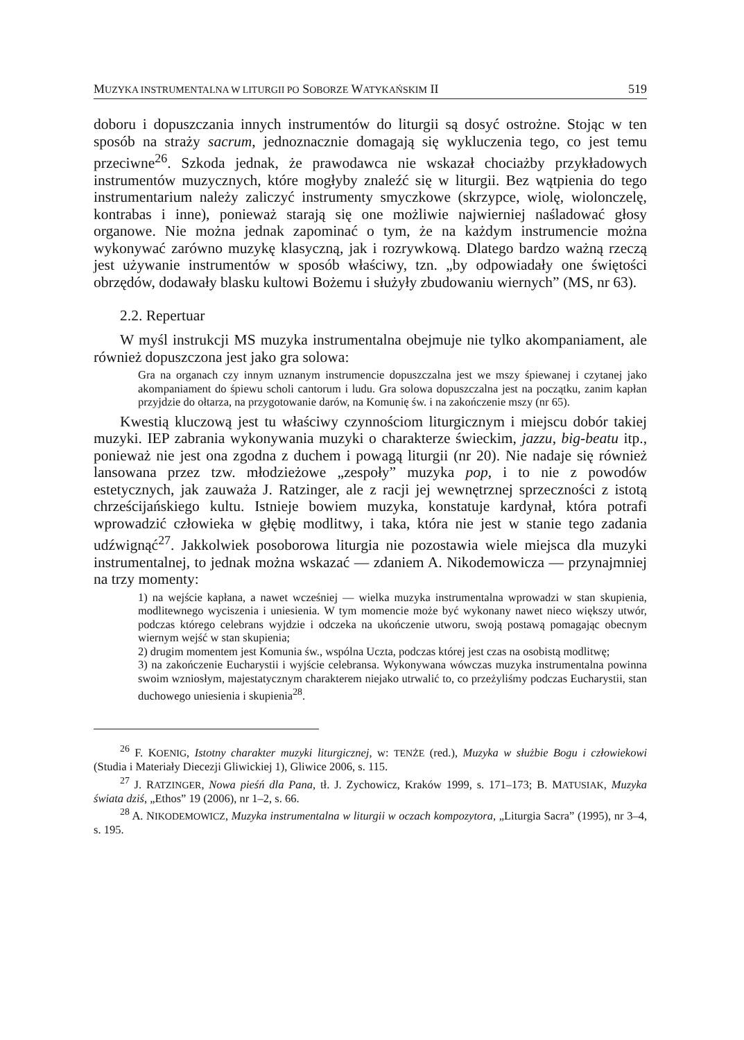MUZYKA INSTRUMENTALNA W LITURGII PO SOBORZE WATYKAŃSKIM II 519
doboru i dopuszczania innych instrumentów do liturgii są dosyć ostrożne. Stojąc w ten sposób na straży sacrum, jednoznacznie domagają się wykluczenia tego, co jest temu przeciwne<sup>26</sup>. Szkoda jednak, że prawodawca nie wskazał chociażby przykładowych instrumentów muzycznych, które mogłyby znaleźć się w liturgii. Bez wątpienia do tego instrumentarium należy zaliczyć instrumenty smyczkowe (skrzypce, wiolę, wiolonczelę, kontrabas i inne), ponieważ starają się one możliwie najwierniej naśladować głosy organowe. Nie można jednak zapominać o tym, że na każdym instrumencie można wykonywać zarówno muzykę klasyczną, jak i rozrywkową. Dlatego bardzo ważną rzeczą jest używanie instrumentów w sposób właściwy, tzn. „by odpowiadały one świętości obrzędów, dodawały blasku kultowi Bożemu i służyły zbudowaniu wiernych” (MS, nr 63).
2.2. Repertuar
W myśl instrukcji MS muzyka instrumentalna obejmuje nie tylko akompaniament, ale również dopuszczona jest jako gra solowa:
Gra na organach czy innym uznanym instrumencie dopuszczalna jest we mszy śpiewanej i czytanej jako akompaniament do śpiewu scholi cantorum i ludu. Gra solowa dopuszczalna jest na początku, zanim kapłan przyjdzie do ołtarza, na przygotowanie darów, na Komunię św. i na zakończenie mszy (nr 65).
Kwestią kluczową jest tu właściwy czynnościom liturgicznym i miejscu dobór takiej muzyki. IEP zabrania wykonywania muzyki o charakterze świeckim, jazzu, big-beatu itp., ponieważ nie jest ona zgodna z duchem i powagą liturgii (nr 20). Nie nadaje się również lansowana przez tzw. młodzieżowe „zespoły” muzyka pop, i to nie z powodów estetycznych, jak zauważa J. Ratzinger, ale z racji jej wewnętrznej sprzeczności z istotą chrześcijańskiego kultu. Istnieje bowiem muzyka, konstatuje kardynał, która potrafi wprowadzić człowieka w głębię modlitwy, i taka, która nie jest w stanie tego zadania udźwignąć<sup>27</sup>. Jakkolwiek posoborowa liturgia nie pozostawia wiele miejsca dla muzyki instrumentalnej, to jednak można wskazać — zdaniem A. Nikodemowicza — przynajmniej na trzy momenty:
1) na wejście kapłana, a nawet wcześniej — wielka muzyka instrumentalna wprowadzi w stan skupienia, modlitewnego wyciszenia i uniesienia. W tym momencie może być wykonany nawet nieco większy utwór, podczas którego celebrans wyjdzie i odczeka na ukończenie utworu, swoją postawą pomagając obecnym wiernym wejść w stan skupienia;
2) drugim momentem jest Komunia św., wspólna Uczta, podczas której jest czas na osobistą modlitwę;
3) na zakończenie Eucharystii i wyjście celebransa. Wykonywana wówczas muzyka instrumentalna powinna swoim wzniosłym, majestatycznym charakterem niejako utrwalić to, co przeżyliśmy podczas Eucharystii, stan duchowego uniesienia i skupienia<sup>28</sup>.
<sup>26</sup> F. KOENIG, Istotny charakter muzyki liturgicznej, w: TENŻE (red.), Muzyka w służbie Bogu i człowiekowi (Studia i Materiały Diecezji Gliwickiej 1), Gliwice 2006, s. 115.
<sup>27</sup> J. RATZINGER, Nowa pieśń dla Pana, tł. J. Zychowicz, Kraków 1999, s. 171–173; B. MATUSIAK, Muzyka świata dziś, „Ethos” 19 (2006), nr 1–2, s. 66.
<sup>28</sup> A. NIKODEMOWICZ, Muzyka instrumentalna w liturgii w oczach kompozytora, „Liturgia Sacra” (1995), nr 3–4, s. 195.